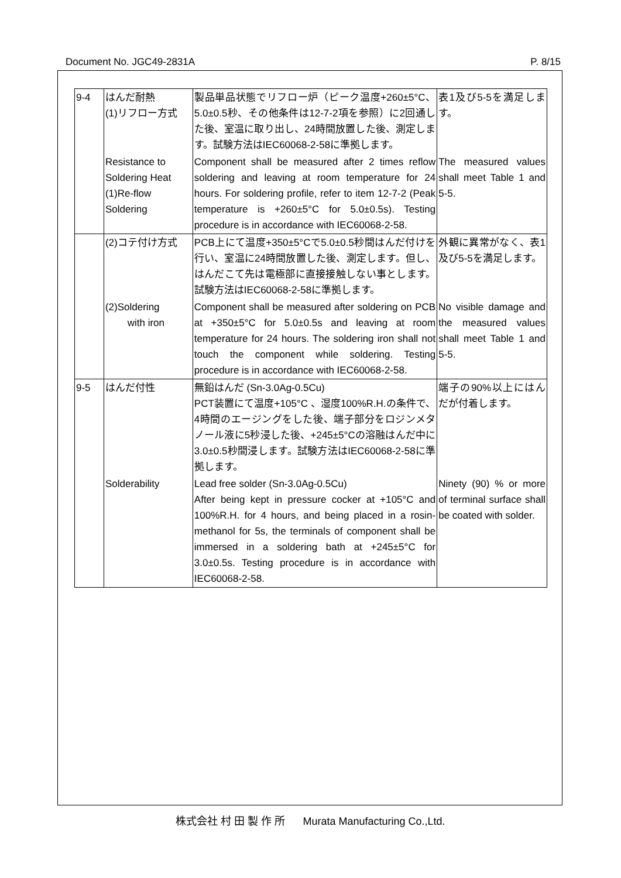Document No. JGC49-2831A P. 8/15
| 9-4 | はんだ耐熱 (1)リフロー方式 | 製品単品状態でリフロー炉（ピーク温度+260±5°C、5.0±0.5秒、その他条件は12-7-2項を参照）に2回通した後、室温に取り出し、24時間放置した後、測定します。試験方法はIEC60068-2-58に準拠します。 | 表1及び5-5を満足します。 |
| | Resistance to Soldering Heat (1)Re-flow Soldering | Component shall be measured after 2 times reflow soldering and leaving at room temperature for 24 hours. For soldering profile, refer to item 12-7-2 (Peak temperature is +260±5°C for 5.0±0.5s). Testing procedure is in accordance with IEC60068-2-58. | The measured values shall meet Table 1 and 5-5. |
| | (2)コテ付け方式 | PCB上にて温度+350±5°Cで5.0±0.5秒間はんだ付けを行い、室温に24時間放置した後、測定します。但し、はんだこて先は電極部に直接接触しない事とします。試験方法はIEC60068-2-58に準拠します。 | 外観に異常がなく、表1及び5-5を満足します。 |
| | (2)Soldering with iron | Component shall be measured after soldering on PCB at +350±5°C for 5.0±0.5s and leaving at room temperature for 24 hours. The soldering iron shall not touch the component while soldering. Testing procedure is in accordance with IEC60068-2-58. | No visible damage and the measured values shall meet Table 1 and 5-5. |
| 9-5 | はんだ付性 | 無鉛はんだ (Sn-3.0Ag-0.5Cu) PCT装置にて温度+105°C 、湿度100%R.H.の条件で、4時間のエージングをした後、端子部分をロジンメタノール液に5秒浸した後、+245±5°Cの溶融はんだ中に3.0±0.5秒間浸します。試験方法はIEC60068-2-58に準拠します。 | 端子の90%以上にはんだが付着します。 |
| | Solderability | Lead free solder (Sn-3.0Ag-0.5Cu) After being kept in pressure cocker at +105°C and 100%R.H. for 4 hours, and being placed in a rosin-methanol for 5s, the terminals of component shall be immersed in a soldering bath at +245±5°C for 3.0±0.5s. Testing procedure is in accordance with IEC60068-2-58. | Ninety (90) % or more of terminal surface shall be coated with solder. |
株式会社 村 田 製 作 所 Murata Manufacturing Co.,Ltd.